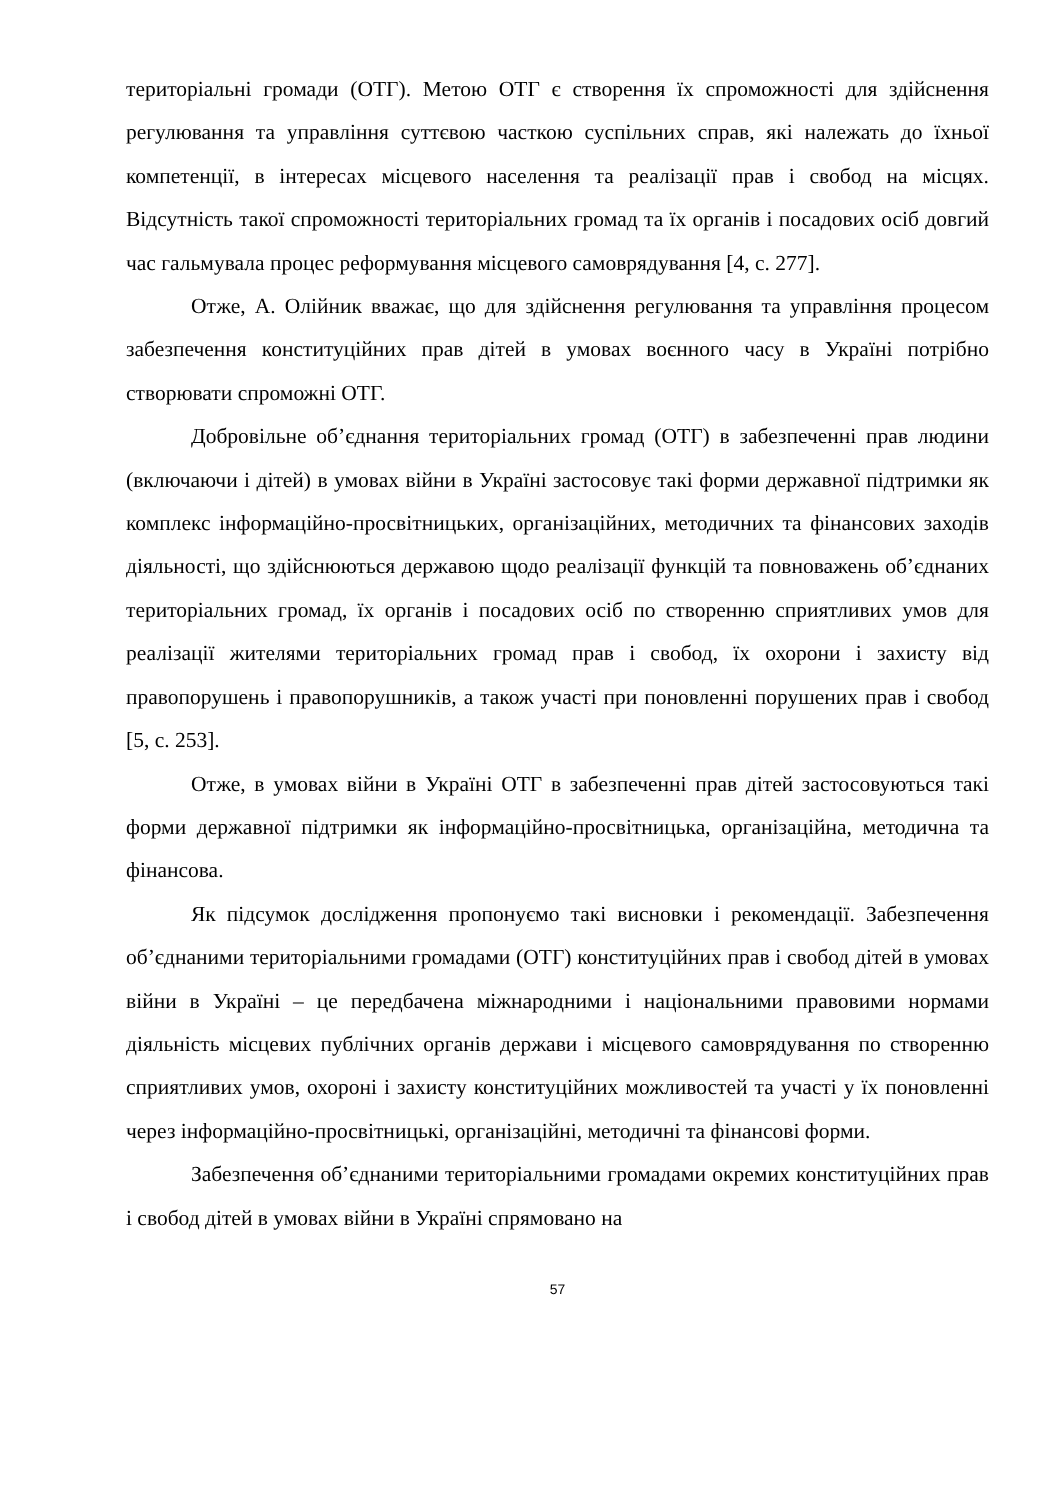територіальні громади (ОТГ). Метою ОТГ є створення їх спроможності для здійснення регулювання та управління суттєвою часткою суспільних справ, які належать до їхньої компетенції, в інтересах місцевого населення та реалізації прав і свобод на місцях. Відсутність такої спроможності територіальних громад та їх органів і посадових осіб довгий час гальмувала процес реформування місцевого самоврядування [4, с. 277].
Отже, А. Олійник вважає, що для здійснення регулювання та управління процесом забезпечення конституційних прав дітей в умовах воєнного часу в Україні потрібно створювати спроможні ОТГ.
Добровільне об’єднання територіальних громад (ОТГ) в забезпеченні прав людини (включаючи і дітей) в умовах війни в Україні застосовує такі форми державної підтримки як комплекс інформаційно-просвітницьких, організаційних, методичних та фінансових заходів діяльності, що здійснюються державою щодо реалізації функцій та повноважень об’єднаних територіальних громад, їх органів і посадових осіб по створенню сприятливих умов для реалізації жителями територіальних громад прав і свобод, їх охорони і захисту від правопорушень і правопорушників, а також участі при поновленні порушених прав і свобод [5, с. 253].
Отже, в умовах війни в Україні ОТГ в забезпеченні прав дітей застосовуються такі форми державної підтримки як інформаційно-просвітницька, організаційна, методична та фінансова.
Як підсумок дослідження пропонуємо такі висновки і рекомендації. Забезпечення об’єднаними територіальними громадами (ОТГ) конституційних прав і свобод дітей в умовах війни в Україні – це передбачена міжнародними і національними правовими нормами діяльність місцевих публічних органів держави і місцевого самоврядування по створенню сприятливих умов, охороні і захисту конституційних можливостей та участі у їх поновленні через інформаційно-просвітницькі, організаційні, методичні та фінансові форми.
Забезпечення об’єднаними територіальними громадами окремих конституційних прав і свобод дітей в умовах війни в Україні спрямовано на
57